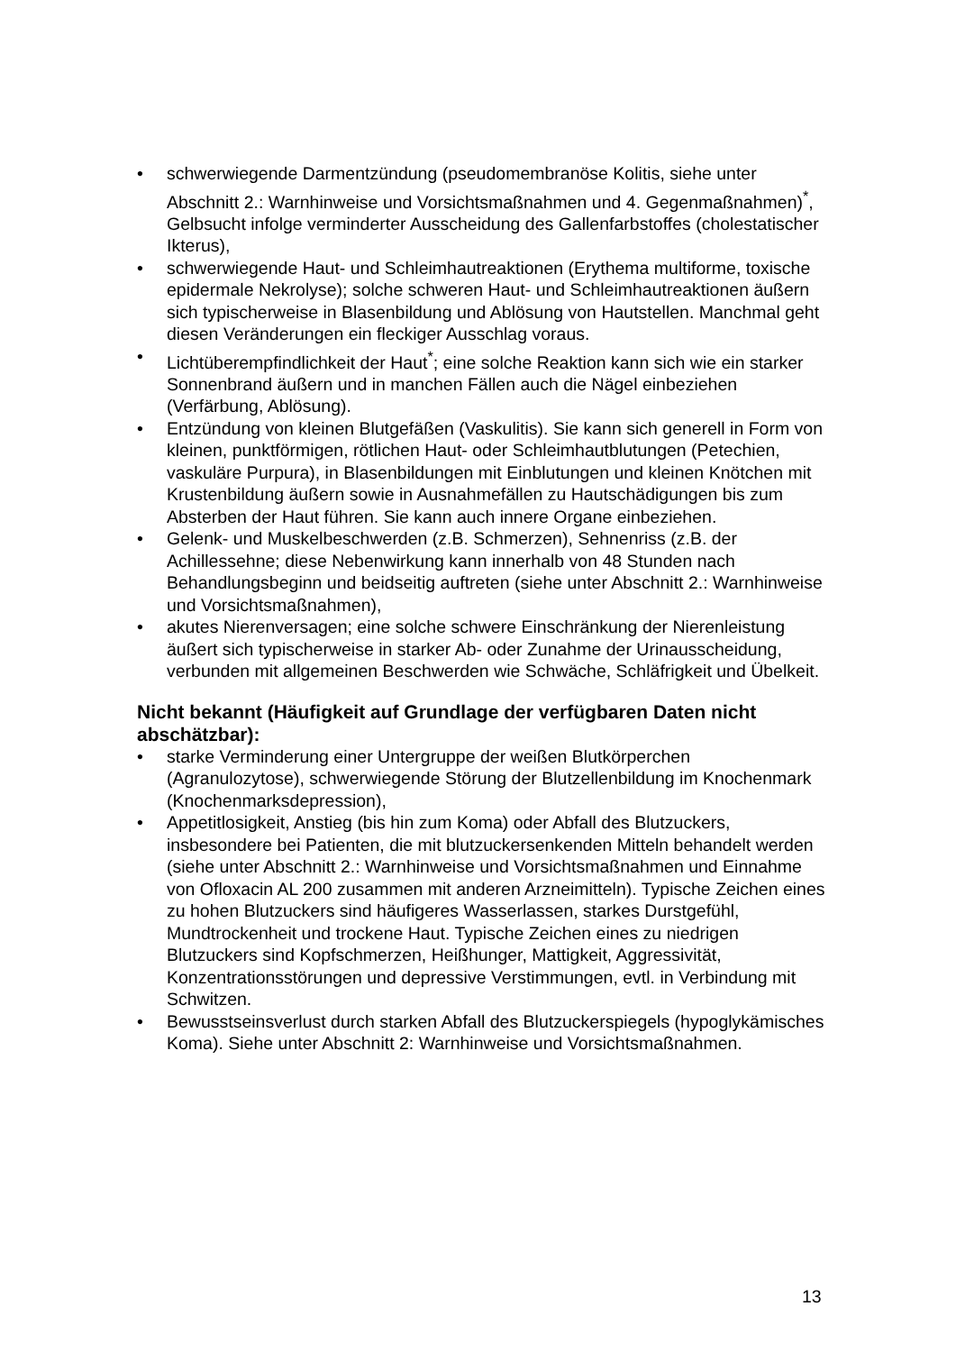• schwerwiegende Darmentzündung (pseudomembranöse Kolitis, siehe unter Abschnitt 2.: Warnhinweise und Vorsichtsmaßnahmen und 4. Gegenmaßnahmen)<sup>*</sup>, Gelbsucht infolge verminderter Ausscheidung des Gallenfarbstoffes (cholestatischer Ikterus),
• schwerwiegende Haut- und Schleimhautreaktionen (Erythema multiforme, toxische epidermale Nekrolyse); solche schweren Haut- und Schleimhautreaktionen äußern sich typischerweise in Blasenbildung und Ablösung von Hautstellen. Manchmal geht diesen Veränderungen ein fleckiger Ausschlag voraus.
• Lichtüberempfindlichkeit der Haut<sup>*</sup>; eine solche Reaktion kann sich wie ein starker Sonnenbrand äußern und in manchen Fällen auch die Nägel einbeziehen (Verfärbung, Ablösung).
• Entzündung von kleinen Blutgefäßen (Vaskulitis). Sie kann sich generell in Form von kleinen, punktförmigen, rötlichen Haut- oder Schleimhautblutungen (Petechien, vaskuläre Purpura), in Blasenbildungen mit Einblutungen und kleinen Knötchen mit Krustenbildung äußern sowie in Ausnahmefällen zu Hautschädigungen bis zum Absterben der Haut führen. Sie kann auch innere Organe einbeziehen.
• Gelenk- und Muskelbeschwerden (z.B. Schmerzen), Sehnenriss (z.B. der Achillessehne; diese Nebenwirkung kann innerhalb von 48 Stunden nach Behandlungsbeginn und beidseitig auftreten (siehe unter Abschnitt 2.: Warnhinweise und Vorsichtsmaßnahmen),
• akutes Nierenversagen; eine solche schwere Einschränkung der Nierenleistung äußert sich typischerweise in starker Ab- oder Zunahme der Urinausscheidung, verbunden mit allgemeinen Beschwerden wie Schwäche, Schläfrigkeit und Übelkeit.
Nicht bekannt (Häufigkeit auf Grundlage der verfügbaren Daten nicht abschätzbar):
• starke Verminderung einer Untergruppe der weißen Blutkörperchen (Agranulozytose), schwerwiegende Störung der Blutzellenbildung im Knochenmark (Knochenmarksdepression),
• Appetitlosigkeit, Anstieg (bis hin zum Koma) oder Abfall des Blutzuckers, insbesondere bei Patienten, die mit blutzuckersenkenden Mitteln behandelt werden (siehe unter Abschnitt 2.: Warnhinweise und Vorsichtsmaßnahmen und Einnahme von Ofloxacin AL 200 zusammen mit anderen Arzneimitteln). Typische Zeichen eines zu hohen Blutzuckers sind häufigeres Wasserlassen, starkes Durstgefühl, Mundtrockenheit und trockene Haut. Typische Zeichen eines zu niedrigen Blutzuckers sind Kopfschmerzen, Heißhunger, Mattigkeit, Aggressivität, Konzentrationsstörungen und depressive Verstimmungen, evtl. in Verbindung mit Schwitzen.
• Bewusstseinsverlust durch starken Abfall des Blutzuckerspiegels (hypoglykämisches Koma). Siehe unter Abschnitt 2: Warnhinweise und Vorsichtsmaßnahmen.
13